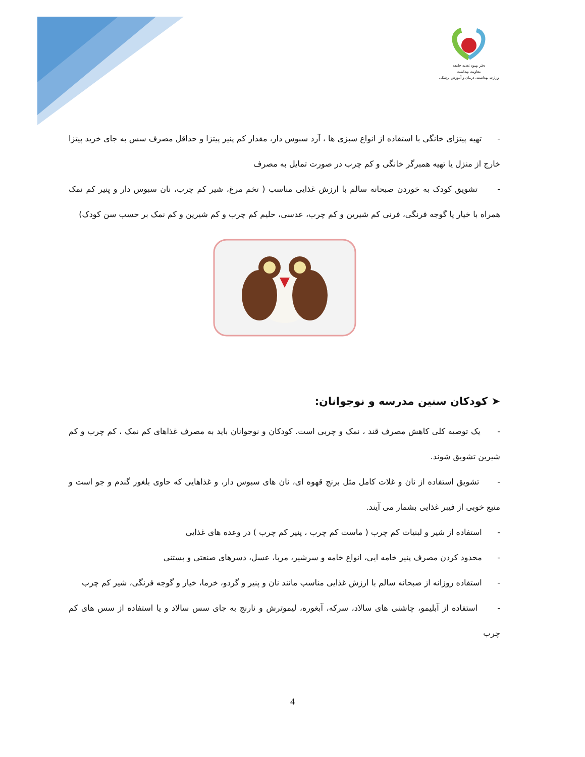دفتر بهبود تغذیه جامعه
معاونت بهداشت
وزارت بهداشت، درمان و آموزش پزشکی
- تهیه پیتزای خانگی با استفاده از انواع سبزی ها ، آرد سبوس دار، مقدار کم پنیر پیتزا و حداقل مصرف سس به جای خرید پیتزا خارج از منزل یا تهیه همبرگر خانگی و کم چرب در صورت تمایل به مصرف
- تشویق کودک به خوردن صبحانه سالم با ارزش غذایی مناسب ( تخم مرغ، شیر کم چرب، نان سبوس دار و پنیر کم نمک همراه با خیار یا گوجه فرنگی، فرنی کم شیرین و کم چرب، عدسی، حلیم کم چرب و کم شیرین و کم نمک بر حسب سن کودک)
➤ کودکان سنین مدرسه و نوجوانان:
- یک توصیه کلی کاهش مصرف قند ، نمک و چربی است. کودکان و نوجوانان باید به مصرف غذاهای کم نمک ، کم چرب و کم شیرین تشویق شوند.
- تشویق استفاده از نان و غلات کامل مثل برنج قهوه ای، نان های سبوس دار، و غذاهایی که حاوی بلغور گندم و جو است و منبع خوبی از فیبر غذایی بشمار می آیند.
- استفاده از شیر و لبنیات کم چرب ( ماست کم چرب ، پنیر کم چرب ) در وعده های غذایی
- محدود کردن مصرف پنیر خامه ایی، انواع خامه و سرشیر، مربا، عسل، دسرهای صنعتی و بستنی
- استفاده روزانه از صبحانه سالم با ارزش غذایی مناسب مانند نان و پنیر و گردو، خرما، خیار و گوجه فرنگی، شیر کم چرب
- استفاده از آبلیمو، چاشنی های سالاد، سرکه، آبغوره، لیموترش و نارنج به جای سس سالاد و یا استفاده از سس های کم چرب
4